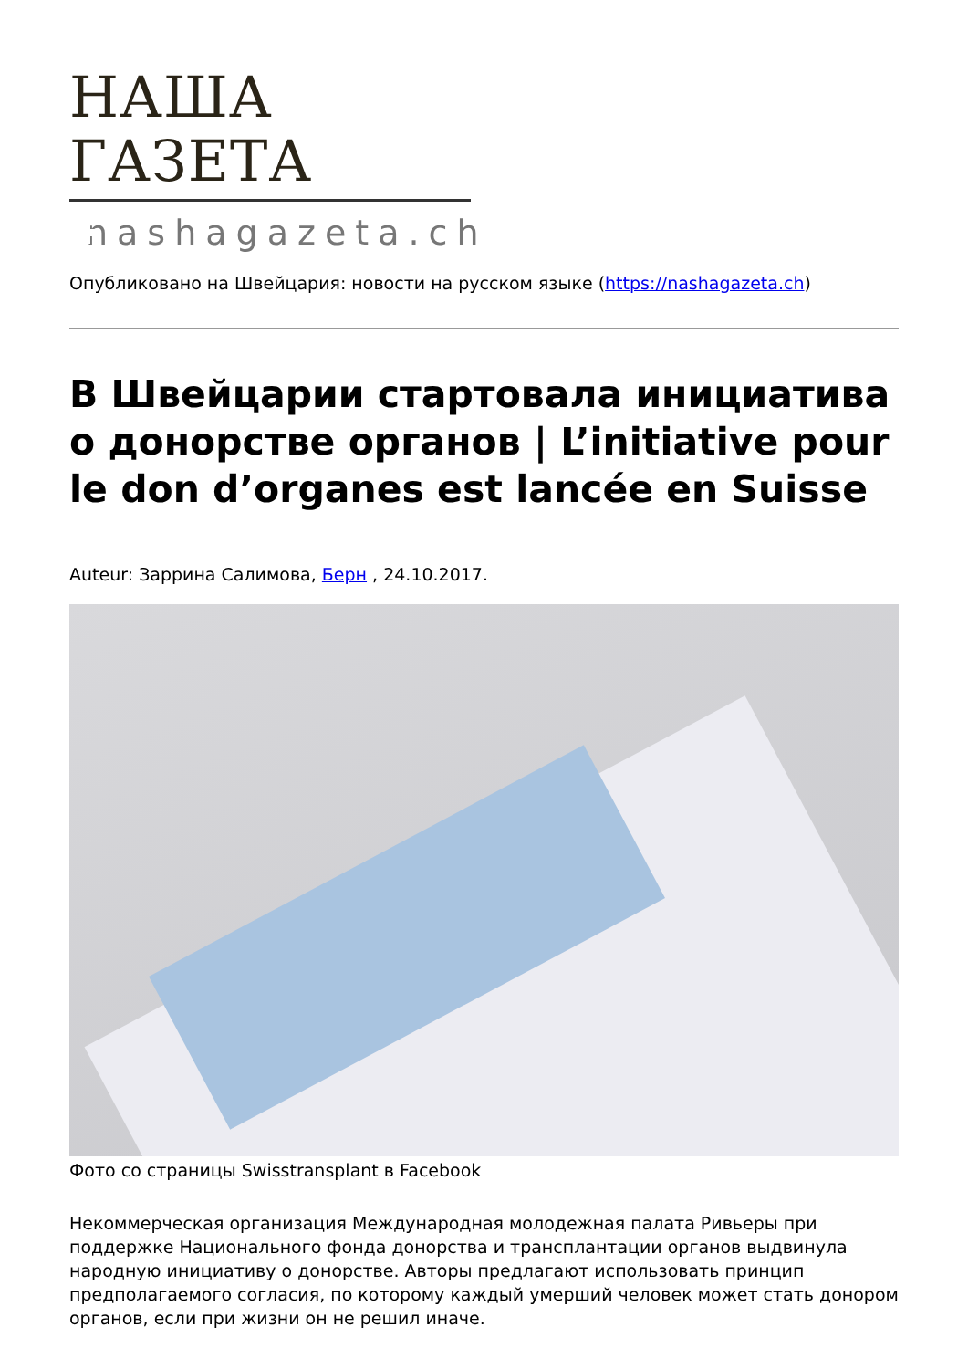НАША ГАЗЕТА
nashagazeta.ch
Опубликовано на Швейцария: новости на русском языке (https://nashagazeta.ch)
В Швейцарии стартовала инициатива о донорстве органов | L’initiative pour le don d’organes est lancée en Suisse
Auteur: Заррина Салимова, Берн , 24.10.2017.
Фото со страницы Swisstransplant в Facebook
Некоммерческая организация Международная молодежная палата Ривьеры при поддержке Национального фонда донорства и трансплантации органов выдвинула народную инициативу о донорстве. Авторы предлагают использовать принцип предполагаемого согласия, по которому каждый умерший человек может стать донором органов, если при жизни он не решил иначе.